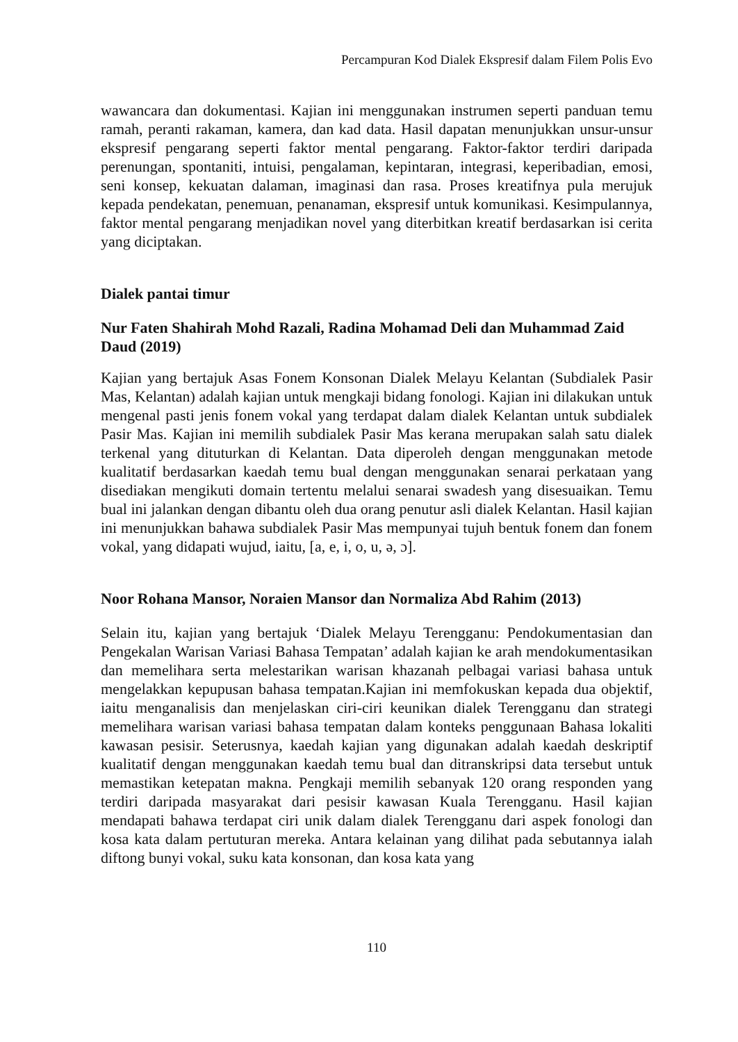Percampuran Kod Dialek Ekspresif dalam Filem Polis Evo
wawancara dan dokumentasi. Kajian ini menggunakan instrumen seperti panduan temu ramah, peranti rakaman, kamera, dan kad data. Hasil dapatan menunjukkan unsur-unsur ekspresif pengarang seperti faktor mental pengarang. Faktor-faktor terdiri daripada perenungan, spontaniti, intuisi, pengalaman, kepintaran, integrasi, keperibadian, emosi, seni konsep, kekuatan dalaman, imaginasi dan rasa. Proses kreatifnya pula merujuk kepada pendekatan, penemuan, penanaman, ekspresif untuk komunikasi. Kesimpulannya, faktor mental pengarang menjadikan novel yang diterbitkan kreatif berdasarkan isi cerita yang diciptakan.
Dialek pantai timur
Nur Faten Shahirah Mohd Razali, Radina Mohamad Deli dan Muhammad Zaid Daud (2019)
Kajian yang bertajuk Asas Fonem Konsonan Dialek Melayu Kelantan (Subdialek Pasir Mas, Kelantan) adalah kajian untuk mengkaji bidang fonologi. Kajian ini dilakukan untuk mengenal pasti jenis fonem vokal yang terdapat dalam dialek Kelantan untuk subdialek Pasir Mas. Kajian ini memilih subdialek Pasir Mas kerana merupakan salah satu dialek terkenal yang dituturkan di Kelantan. Data diperoleh dengan menggunakan metode kualitatif berdasarkan kaedah temu bual dengan menggunakan senarai perkataan yang disediakan mengikuti domain tertentu melalui senarai swadesh yang disesuaikan. Temu bual ini jalankan dengan dibantu oleh dua orang penutur asli dialek Kelantan. Hasil kajian ini menunjukkan bahawa subdialek Pasir Mas mempunyai tujuh bentuk fonem dan fonem vokal, yang didapati wujud, iaitu, [a, e, i, o, u, ə, ɔ].
Noor Rohana Mansor, Noraien Mansor dan Normaliza Abd Rahim (2013)
Selain itu, kajian yang bertajuk ‘Dialek Melayu Terengganu: Pendokumentasian dan Pengekalan Warisan Variasi Bahasa Tempatan’ adalah kajian ke arah mendokumentasikan dan memelihara serta melestarikan warisan khazanah pelbagai variasi bahasa untuk mengelakkan kepupusan bahasa tempatan.Kajian ini memfokuskan kepada dua objektif, iaitu menganalisis dan menjelaskan ciri-ciri keunikan dialek Terengganu dan strategi memelihara warisan variasi bahasa tempatan dalam konteks penggunaan Bahasa lokaliti kawasan pesisir. Seterusnya, kaedah kajian yang digunakan adalah kaedah deskriptif kualitatif dengan menggunakan kaedah temu bual dan ditranskripsi data tersebut untuk memastikan ketepatan makna. Pengkaji memilih sebanyak 120 orang responden yang terdiri daripada masyarakat dari pesisir kawasan Kuala Terengganu. Hasil kajian mendapati bahawa terdapat ciri unik dalam dialek Terengganu dari aspek fonologi dan kosa kata dalam pertuturan mereka. Antara kelainan yang dilihat pada sebutannya ialah diftong bunyi vokal, suku kata konsonan, dan kosa kata yang
110